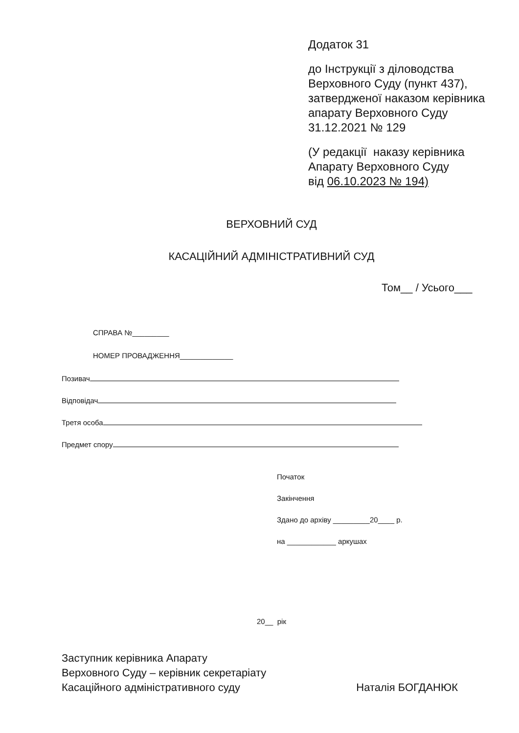Додаток 31
до Інструкції з діловодства
Верховного Суду (пункт 437),
затвердженої наказом керівника
апарату Верховного Суду
31.12.2021 № 129
(У редакції наказу керівника
Апарату Верховного Суду
від 06.10.2023 № 194)
ВЕРХОВНИЙ СУД
КАСАЦІЙНИЙ АДМІНІСТРАТИВНИЙ СУД
Том__ / Усього___
СПРАВА №_________
НОМЕР ПРОВАДЖЕННЯ_____________
Позивач
Відповідач
Третя особа
Предмет спору
Початок
Закінчення
Здано до архіву _________20____ р.
на ____________ аркушах
20__ рік
Заступник керівника Апарату
Верховного Суду – керівник секретаріату
Касаційного адміністративного суду
Наталія БОГДАНЮК